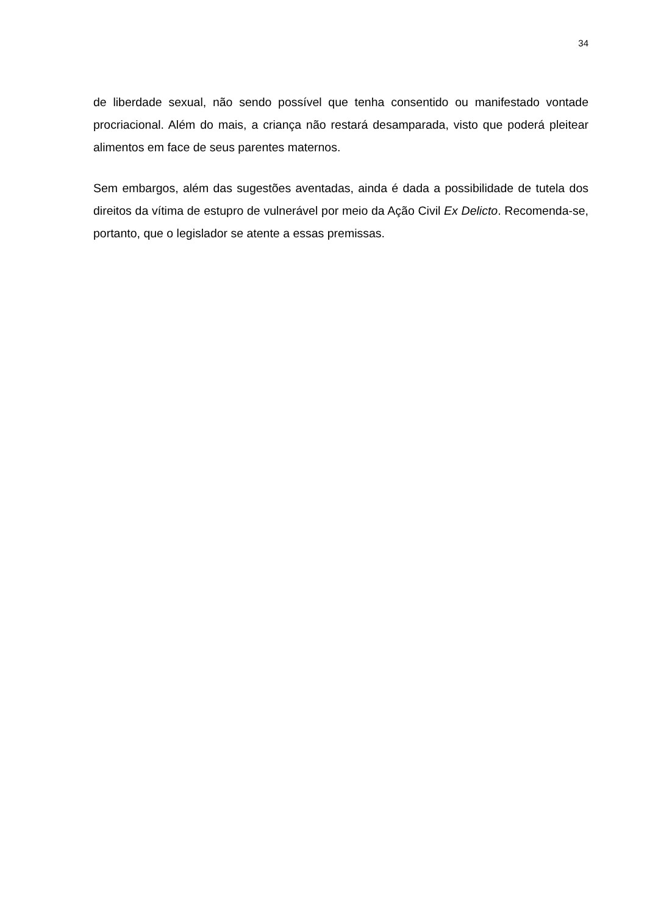34
de liberdade sexual, não sendo possível que tenha consentido ou manifestado vontade procriacional. Além do mais, a criança não restará desamparada, visto que poderá pleitear alimentos em face de seus parentes maternos.
Sem embargos, além das sugestões aventadas, ainda é dada a possibilidade de tutela dos direitos da vítima de estupro de vulnerável por meio da Ação Civil Ex Delicto. Recomenda-se, portanto, que o legislador se atente a essas premissas.